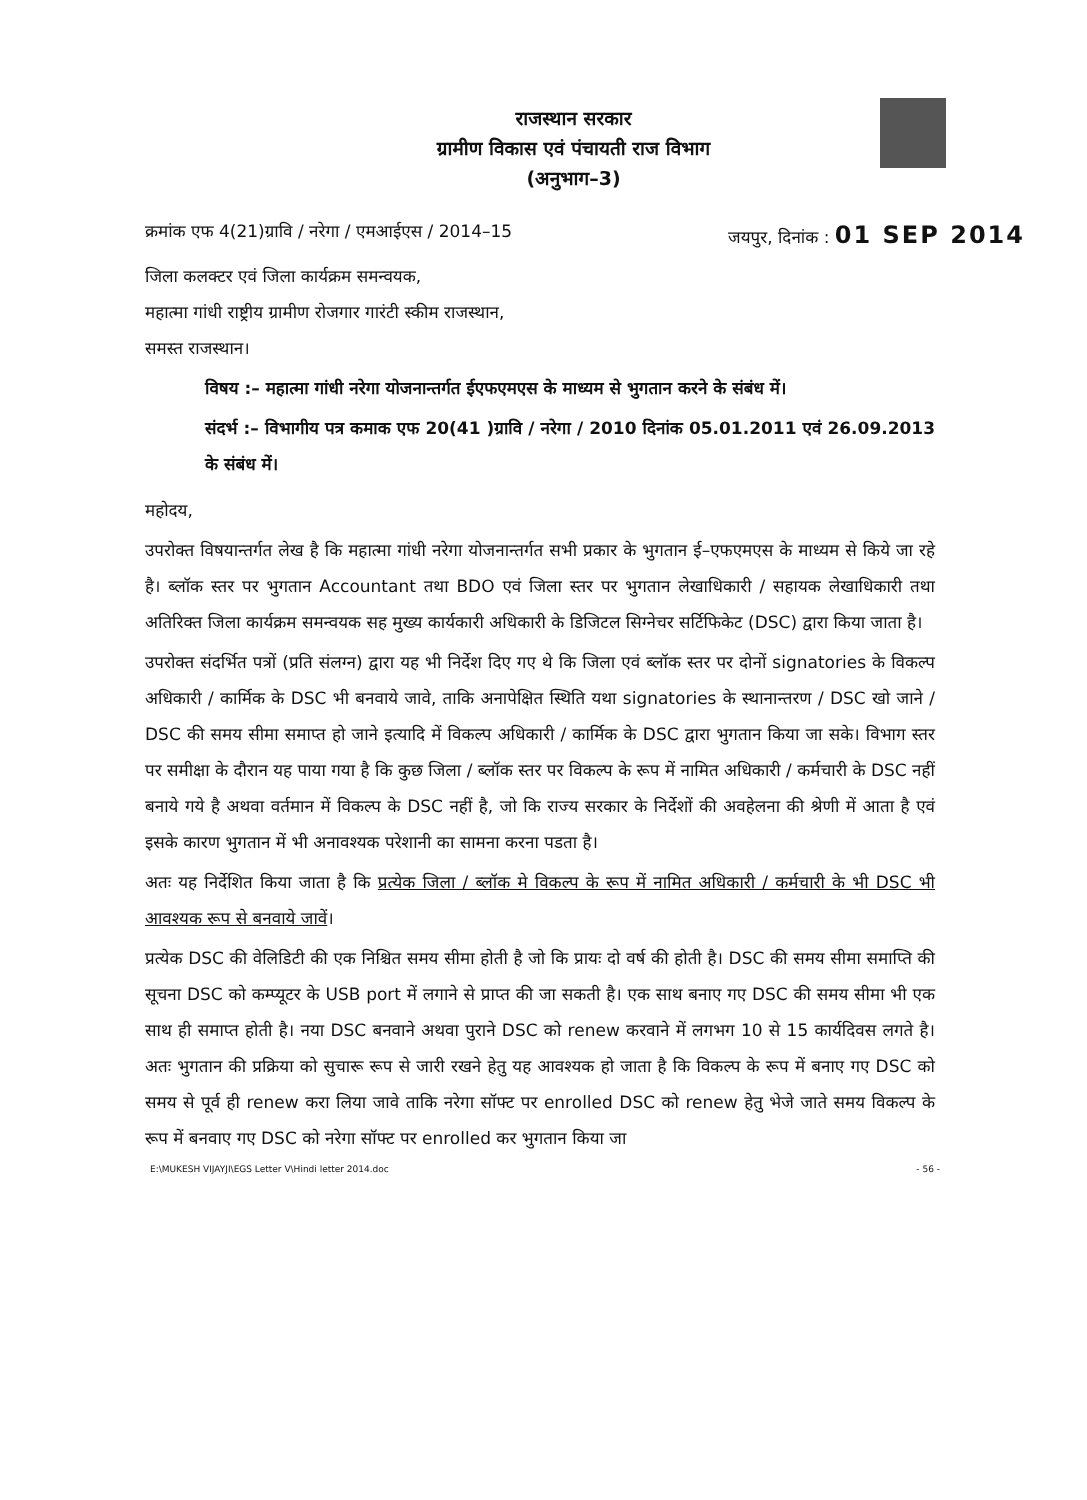राजस्थान सरकार
ग्रामीण विकास एवं पंचायती राज विभाग
(अनुभाग–3)
क्रमांक एफ 4(21)ग्रावि / नरेगा / एमआईएस / 2014–15 जयपुर, दिनांक : 01 SEP 2014
जिला कलक्टर एवं जिला कार्यक्रम समन्वयक,
महात्मा गांधी राष्ट्रीय ग्रामीण रोजगार गारंटी स्कीम राजस्थान,
समस्त राजस्थान।
विषय :– महात्मा गांधी नरेगा योजनान्तर्गत ईएफएमएस के माध्यम से भुगतान करने के संबंध में।
संदर्भ :– विभागीय पत्र कमाक एफ 20(41 )ग्रावि / नरेगा / 2010 दिनांक 05.01.2011 एवं 26.09.2013 के संबंध में।
महोदय,
उपरोक्त विषयान्तर्गत लेख है कि महात्मा गांधी नरेगा योजनान्तर्गत सभी प्रकार के भुगतान ई–एफएमएस के माध्यम से किये जा रहे है। ब्लॉक स्तर पर भुगतान Accountant तथा BDO एवं जिला स्तर पर भुगतान लेखाधिकारी / सहायक लेखाधिकारी तथा अतिरिक्त जिला कार्यक्रम समन्वयक सह मुख्य कार्यकारी अधिकारी के डिजिटल सिग्नेचर सर्टिफिकेट (DSC) द्वारा किया जाता है।
उपरोक्त संदर्भित पत्रों (प्रति संलग्न) द्वारा यह भी निर्देश दिए गए थे कि जिला एवं ब्लॉक स्तर पर दोनों signatories के विकल्प अधिकारी / कार्मिक के DSC भी बनवाये जावे, ताकि अनापेक्षित स्थिति यथा signatories के स्थानान्तरण / DSC खो जाने / DSC की समय सीमा समाप्त हो जाने इत्यादि में विकल्प अधिकारी / कार्मिक के DSC द्वारा भुगतान किया जा सके। विभाग स्तर पर समीक्षा के दौरान यह पाया गया है कि कुछ जिला / ब्लॉक स्तर पर विकल्प के रूप में नामित अधिकारी / कर्मचारी के DSC नहीं बनाये गये है अथवा वर्तमान में विकल्प के DSC नहीं है, जो कि राज्य सरकार के निर्देशों की अवहेलना की श्रेणी में आता है एवं इसके कारण भुगतान में भी अनावश्यक परेशानी का सामना करना पडता है।
अतः यह निर्देशित किया जाता है कि प्रत्येक जिला / ब्लॉक मे विकल्प के रूप में नामित अधिकारी / कर्मचारी के भी DSC भी आवश्यक रूप से बनवाये जावें।
प्रत्येक DSC की वेलिडिटी की एक निश्चित समय सीमा होती है जो कि प्रायः दो वर्ष की होती है। DSC की समय सीमा समाप्ति की सूचना DSC को कम्प्यूटर के USB port में लगाने से प्राप्त की जा सकती है। एक साथ बनाए गए DSC की समय सीमा भी एक साथ ही समाप्त होती है। नया DSC बनवाने अथवा पुराने DSC को renew करवाने में लगभग 10 से 15 कार्यदिवस लगते है। अतः भुगतान की प्रक्रिया को सुचारू रूप से जारी रखने हेतु यह आवश्यक हो जाता है कि विकल्प के रूप में बनाए गए DSC को समय से पूर्व ही renew करा लिया जावे ताकि नरेगा सॉफ्ट पर enrolled DSC को renew हेतु भेजे जाते समय विकल्प के रूप में बनवाए गए DSC को नरेगा सॉफ्ट पर enrolled कर भुगतान किया जा
E:\MUKESH VIJAYJI\EGS Letter V\Hindi letter 2014.doc - 56 -